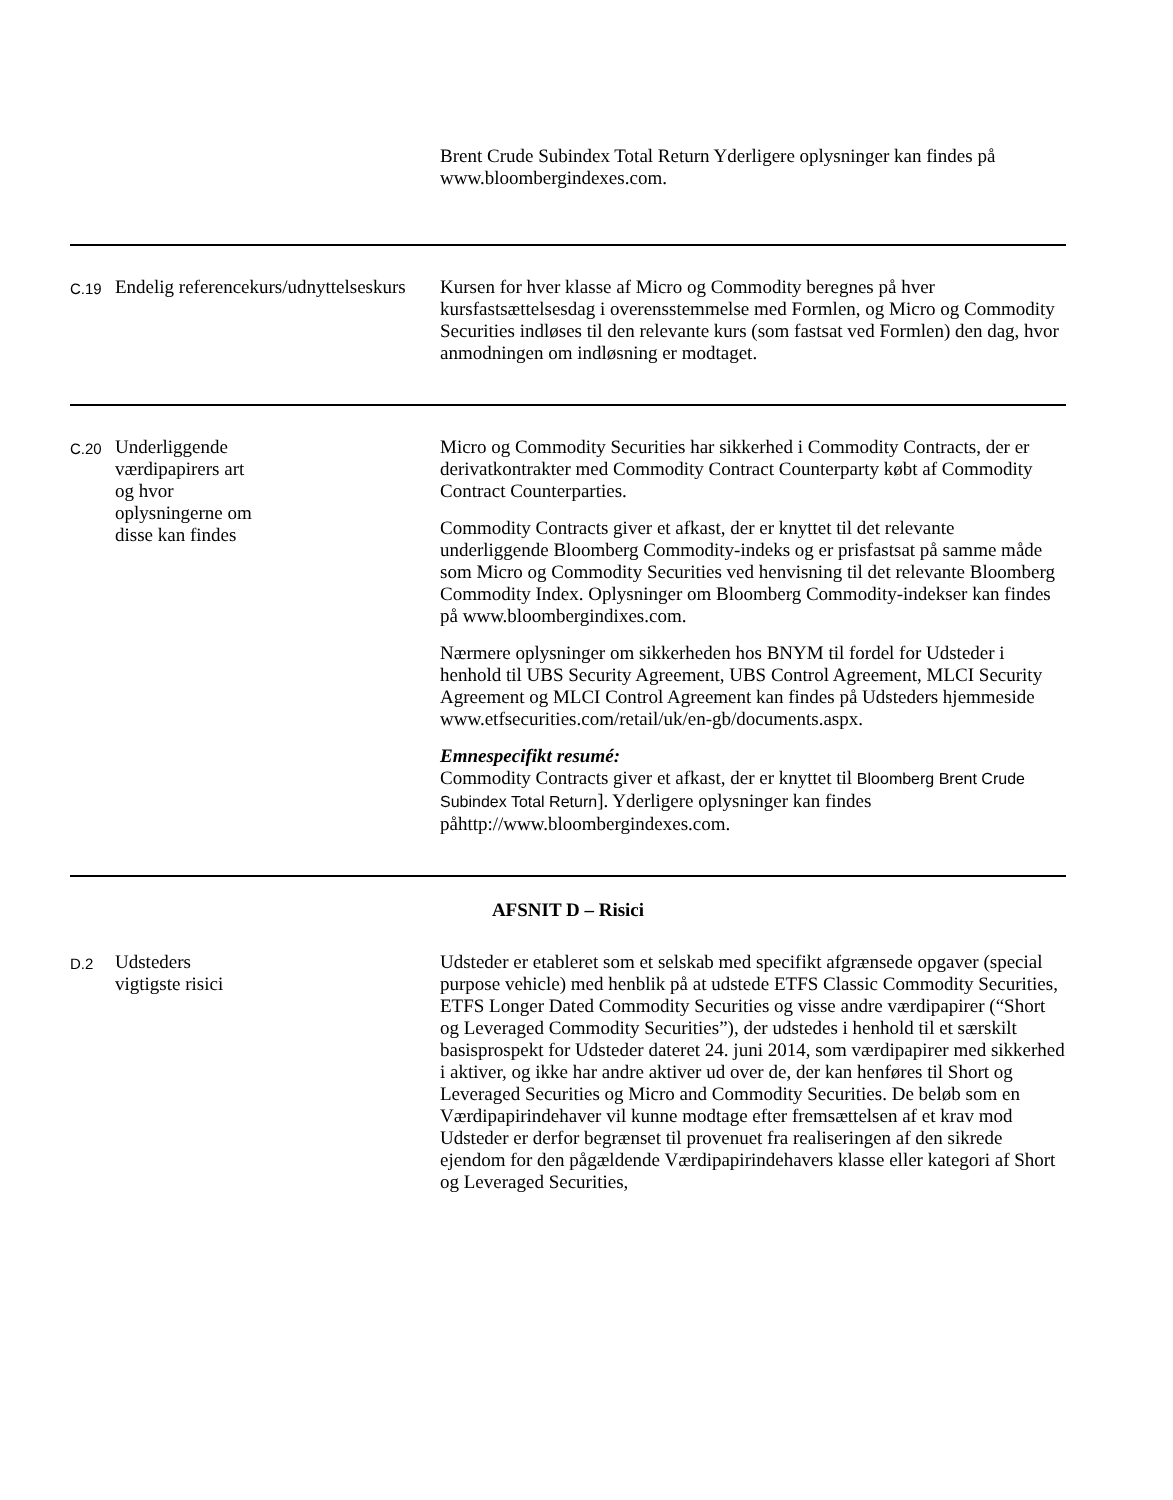| | | Brent Crude Subindex Total Return Yderligere oplysninger kan findes på www.bloombergindexes.com. |
| C.19 | Endelig referencekurs/udnyttelseskurs | Kursen for hver klasse af Micro og Commodity beregnes på hver kursfastsættelsesdag i overensstemmelse med Formlen, og Micro og Commodity Securities indløses til den relevante kurs (som fastsat ved Formlen) den dag, hvor anmodningen om indløsning er modtaget. |
| C.20 | Underliggende værdipapirers art og hvor oplysningerne om disse kan findes | Micro og Commodity Securities har sikkerhed i Commodity Contracts, der er derivatkontrakter med Commodity Contract Counterparty købt af Commodity Contract Counterparties. Commodity Contracts giver et afkast, der er knyttet til det relevante underliggende Bloomberg Commodity-indeks og er prisfastsat på samme måde som Micro og Commodity Securities ved henvisning til det relevante Bloomberg Commodity Index. Oplysninger om Bloomberg Commodity-indekser kan findes på www.bloombergindixes.com. Nærmere oplysninger om sikkerheden hos BNYM til fordel for Udsteder i henhold til UBS Security Agreement, UBS Control Agreement, MLCI Security Agreement og MLCI Control Agreement kan findes på Udsteders hjemmeside www.etfsecurities.com/retail/uk/en-gb/documents.aspx. Emnespecifikt resumé: Commodity Contracts giver et afkast, der er knyttet til Bloomberg Brent Crude Subindex Total Return ]. Yderligere oplysninger kan findes påhttp://www.bloombergindexes.com. |
| AFSNIT D – Risici | | |
| D.2 | Udsteders vigtigste risici | Udsteder er etableret som et selskab med specifikt afgrænsede opgaver (special purpose vehicle) med henblik på at udstede ETFS Classic Commodity Securities, ETFS Longer Dated Commodity Securities og visse andre værdipapirer (“Short og Leveraged Commodity Securities”), der udstedes i henhold til et særskilt basisprospekt for Udsteder dateret 24. juni 2014, som værdipapirer med sikkerhed i aktiver, og ikke har andre aktiver ud over de, der kan henføres til Short og Leveraged Securities og Micro and Commodity Securities. De beløb som en Værdipapirindehaver vil kunne modtage efter fremsættelsen af et krav mod Udsteder er derfor begrænset til provenuet fra realiseringen af den sikrede ejendom for den pågældende Værdipapirindehavers klasse eller kategori af Short og Leveraged Securities, |